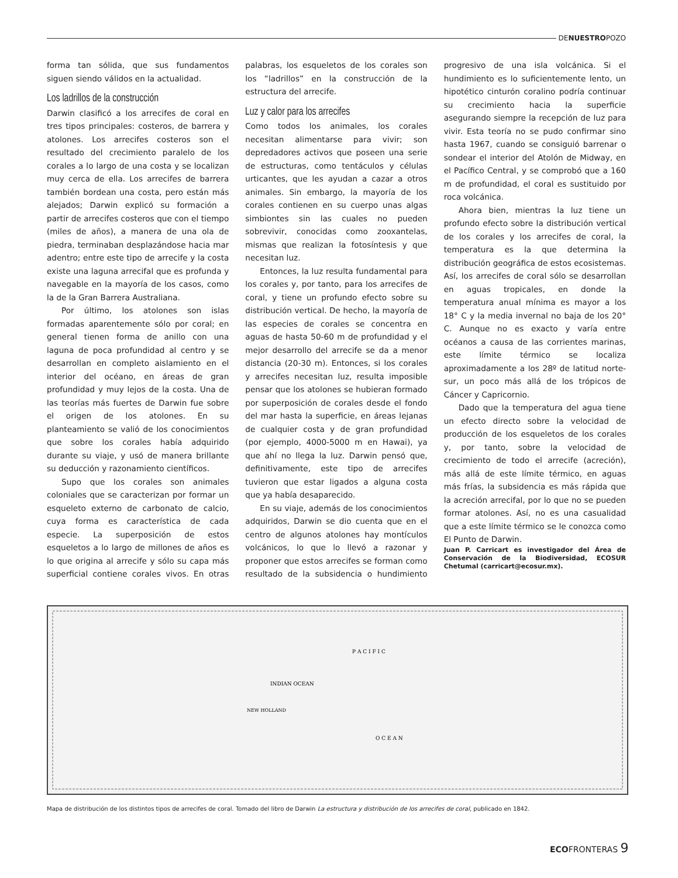DENUESTROPOZO
forma tan sólida, que sus fundamentos siguen siendo válidos en la actualidad.
Los ladrillos de la construcción
Darwin clasificó a los arrecifes de coral en tres tipos principales: costeros, de barrera y atolones. Los arrecifes costeros son el resultado del crecimiento paralelo de los corales a lo largo de una costa y se localizan muy cerca de ella. Los arrecifes de barrera también bordean una costa, pero están más alejados; Darwin explicó su formación a partir de arrecifes costeros que con el tiempo (miles de años), a manera de una ola de piedra, terminaban desplazándose hacia mar adentro; entre este tipo de arrecife y la costa existe una laguna arrecifal que es profunda y navegable en la mayoría de los casos, como la de la Gran Barrera Australiana.
Por último, los atolones son islas formadas aparentemente sólo por coral; en general tienen forma de anillo con una laguna de poca profundidad al centro y se desarrollan en completo aislamiento en el interior del océano, en áreas de gran profundidad y muy lejos de la costa. Una de las teorías más fuertes de Darwin fue sobre el origen de los atolones. En su planteamiento se valió de los conocimientos que sobre los corales había adquirido durante su viaje, y usó de manera brillante su deducción y razonamiento científicos.
Supo que los corales son animales coloniales que se caracterizan por formar un esqueleto externo de carbonato de calcio, cuya forma es característica de cada especie. La superposición de estos esqueletos a lo largo de millones de años es lo que origina al arrecife y sólo su capa más superficial contiene corales vivos. En otras palabras, los esqueletos de los corales son los “ladrillos” en la construcción de la estructura del arrecife.
Luz y calor para los arrecifes
Como todos los animales, los corales necesitan alimentarse para vivir; son depredadores activos que poseen una serie de estructuras, como tentáculos y células urticantes, que les ayudan a cazar a otros animales. Sin embargo, la mayoría de los corales contienen en su cuerpo unas algas simbiontes sin las cuales no pueden sobrevivir, conocidas como zooxantelas, mismas que realizan la fotosíntesis y que necesitan luz.
Entonces, la luz resulta fundamental para los corales y, por tanto, para los arrecifes de coral, y tiene un profundo efecto sobre su distribución vertical. De hecho, la mayoría de las especies de corales se concentra en aguas de hasta 50-60 m de profundidad y el mejor desarrollo del arrecife se da a menor distancia (20-30 m). Entonces, si los corales y arrecifes necesitan luz, resulta imposible pensar que los atolones se hubieran formado por superposición de corales desde el fondo del mar hasta la superficie, en áreas lejanas de cualquier costa y de gran profundidad (por ejemplo, 4000-5000 m en Hawai), ya que ahí no llega la luz. Darwin pensó que, definitivamente, este tipo de arrecifes tuvieron que estar ligados a alguna costa que ya había desaparecido.
En su viaje, además de los conocimientos adquiridos, Darwin se dio cuenta que en el centro de algunos atolones hay montículos volcánicos, lo que lo llevó a razonar y proponer que estos arrecifes se forman como resultado de la subsidencia o hundimiento progresivo de una isla volcánica. Si el hundimiento es lo suficientemente lento, un hipotético cinturón coralino podría continuar su crecimiento hacia la superficie asegurando siempre la recepción de luz para vivir. Esta teoría no se pudo confirmar sino hasta 1967, cuando se consiguió barrenar o sondear el interior del Atolón de Midway, en el Pacífico Central, y se comprobó que a 160 m de profundidad, el coral es sustituido por roca volcánica.
Ahora bien, mientras la luz tiene un profundo efecto sobre la distribución vertical de los corales y los arrecifes de coral, la temperatura es la que determina la distribución geográfica de estos ecosistemas. Así, los arrecifes de coral sólo se desarrollan en aguas tropicales, en donde la temperatura anual mínima es mayor a los 18° C y la media invernal no baja de los 20° C. Aunque no es exacto y varía entre océanos a causa de las corrientes marinas, este límite térmico se localiza aproximadamente a los 28º de latitud norte-sur, un poco más allá de los trópicos de Cáncer y Capricornio.
Dado que la temperatura del agua tiene un efecto directo sobre la velocidad de producción de los esqueletos de los corales y, por tanto, sobre la velocidad de crecimiento de todo el arrecife (acreción), más allá de este límite térmico, en aguas más frías, la subsidencia es más rápida que la acreción arrecifal, por lo que no se pueden formar atolones. Así, no es una casualidad que a este límite térmico se le conozca como El Punto de Darwin.
Juan P. Carricart es investigador del Área de Conservación de la Biodiversidad, ECOSUR Chetumal (carricart@ecosur.mx).
INDIAN OCEAN
P A C I F I C
O C E A N
NEW HOLLAND
Mapa de distribución de los distintos tipos de arrecifes de coral. Tomado del libro de Darwin La estructura y distribución de los arrecifes de coral, publicado en 1842.
ECOFRONTERAS 9